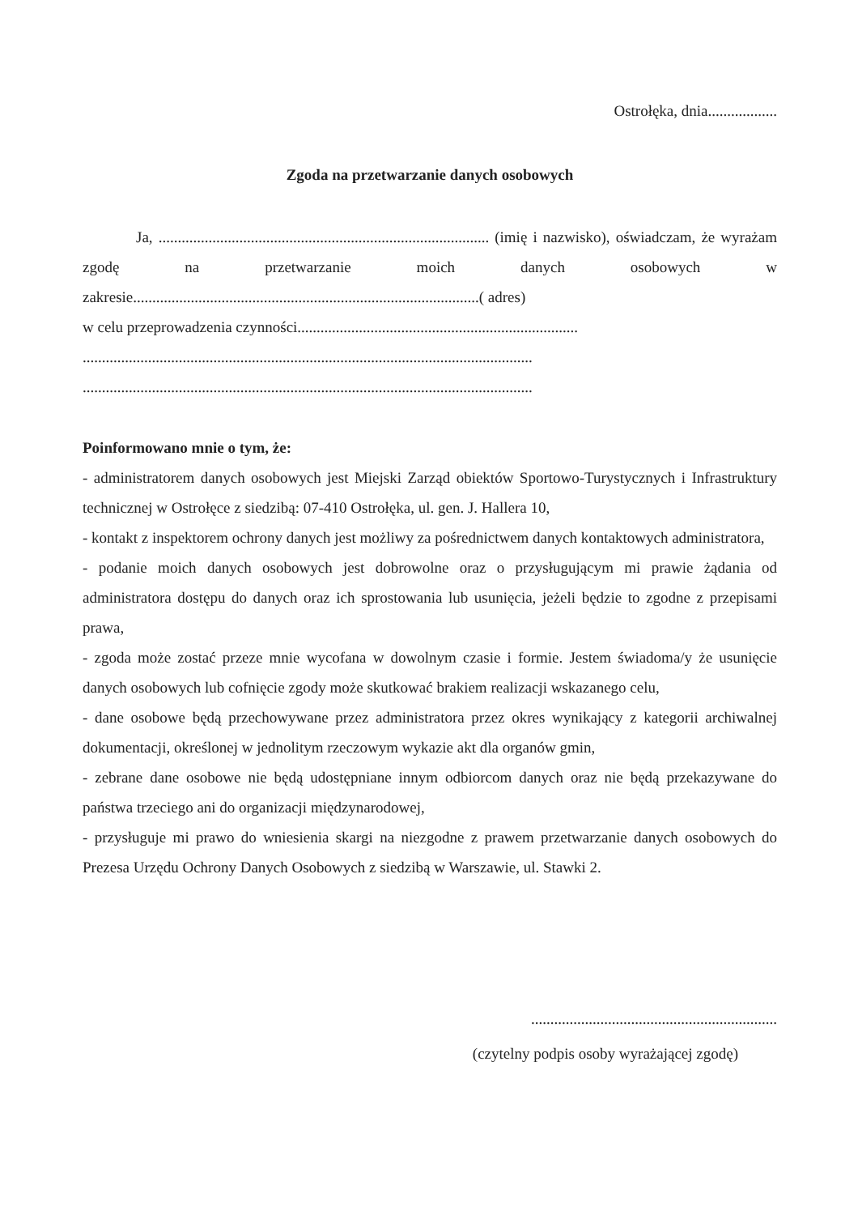Ostrołęka, dnia..................
Zgoda na przetwarzanie danych osobowych
Ja, ...................................................................................... (imię i nazwisko), oświadczam, że wyrażam zgodę na przetwarzanie moich danych osobowych w zakresie..........................................................................................( adres)
w celu przeprowadzenia czynności.........................................................................
.....................................................................................................................
.....................................................................................................................
Poinformowano mnie o tym, że:
- administratorem danych osobowych jest Miejski Zarząd obiektów Sportowo-Turystycznych i Infrastruktury technicznej w Ostrołęce z siedzibą: 07-410 Ostrołęka, ul. gen. J. Hallera 10,
- kontakt z inspektorem ochrony danych jest możliwy za pośrednictwem danych kontaktowych administratora,
- podanie moich danych osobowych jest dobrowolne oraz o przysługującym mi prawie żądania od administratora dostępu do danych oraz ich sprostowania lub usunięcia, jeżeli będzie to zgodne z przepisami prawa,
- zgoda może zostać przeze mnie wycofana w dowolnym czasie i formie. Jestem świadoma/y że usunięcie danych osobowych lub cofnięcie zgody może skutkować brakiem realizacji wskazanego celu,
- dane osobowe będą przechowywane przez administratora przez okres wynikający z kategorii archiwalnej dokumentacji, określonej w jednolitym rzeczowym wykazie akt dla organów gmin,
- zebrane dane osobowe nie będą udostępniane innym odbiorcom danych oraz nie będą przekazywane do państwa trzeciego ani do organizacji międzynarodowej,
- przysługuje mi prawo do wniesienia skargi na niezgodne z prawem przetwarzanie danych osobowych do Prezesa Urzędu Ochrony Danych Osobowych z siedzibą w Warszawie, ul. Stawki 2.
................................................................
(czytelny podpis osoby wyrażającej zgodę)